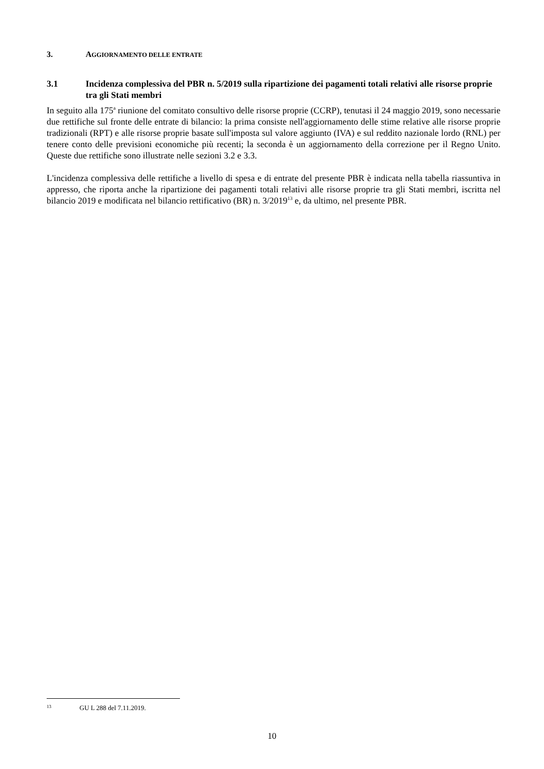3. AGGIORNAMENTO DELLE ENTRATE
3.1 Incidenza complessiva del PBR n. 5/2019 sulla ripartizione dei pagamenti totali relativi alle risorse proprie tra gli Stati membri
In seguito alla 175<sup>a</sup> riunione del comitato consultivo delle risorse proprie (CCRP), tenutasi il 24 maggio 2019, sono necessarie due rettifiche sul fronte delle entrate di bilancio: la prima consiste nell'aggiornamento delle stime relative alle risorse proprie tradizionali (RPT) e alle risorse proprie basate sull'imposta sul valore aggiunto (IVA) e sul reddito nazionale lordo (RNL) per tenere conto delle previsioni economiche più recenti; la seconda è un aggiornamento della correzione per il Regno Unito. Queste due rettifiche sono illustrate nelle sezioni 3.2 e 3.3.
L'incidenza complessiva delle rettifiche a livello di spesa e di entrate del presente PBR è indicata nella tabella riassuntiva in appresso, che riporta anche la ripartizione dei pagamenti totali relativi alle risorse proprie tra gli Stati membri, iscritta nel bilancio 2019 e modificata nel bilancio rettificativo (BR) n. 3/2019<sup>13</sup> e, da ultimo, nel presente PBR.
13 GU L 288 del 7.11.2019.
10